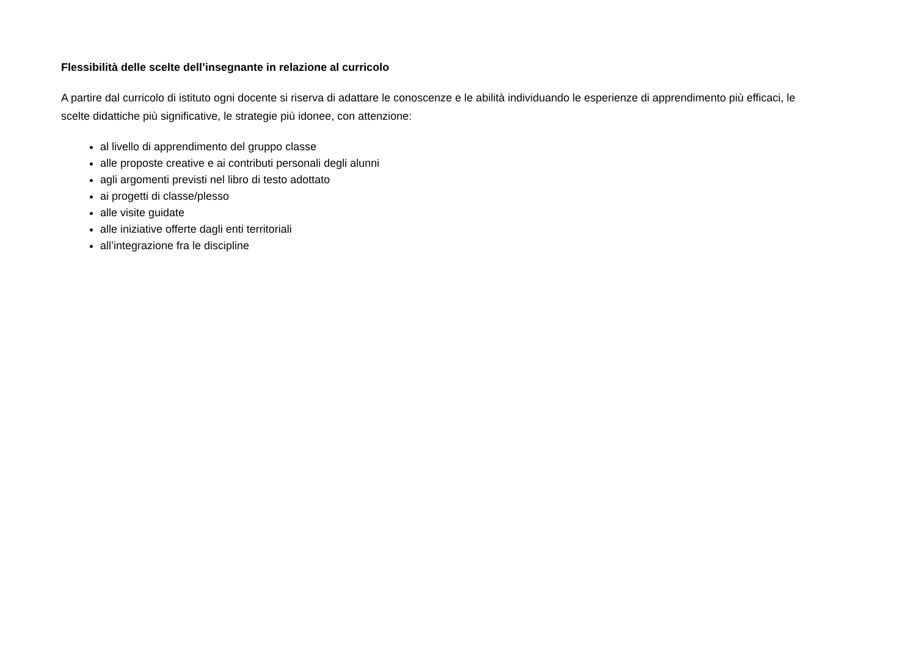Flessibilità delle scelte dell’insegnante in relazione al curricolo
A partire dal curricolo di istituto ogni docente si riserva di adattare le conoscenze e le abilità individuando le esperienze di apprendimento più efficaci, le scelte didattiche più significative, le strategie più idonee, con attenzione:
al livello di apprendimento del gruppo classe
alle proposte creative e ai contributi personali degli alunni
agli argomenti previsti nel libro di testo adottato
ai progetti di classe/plesso
alle visite guidate
alle iniziative offerte dagli enti territoriali
all’integrazione fra le discipline